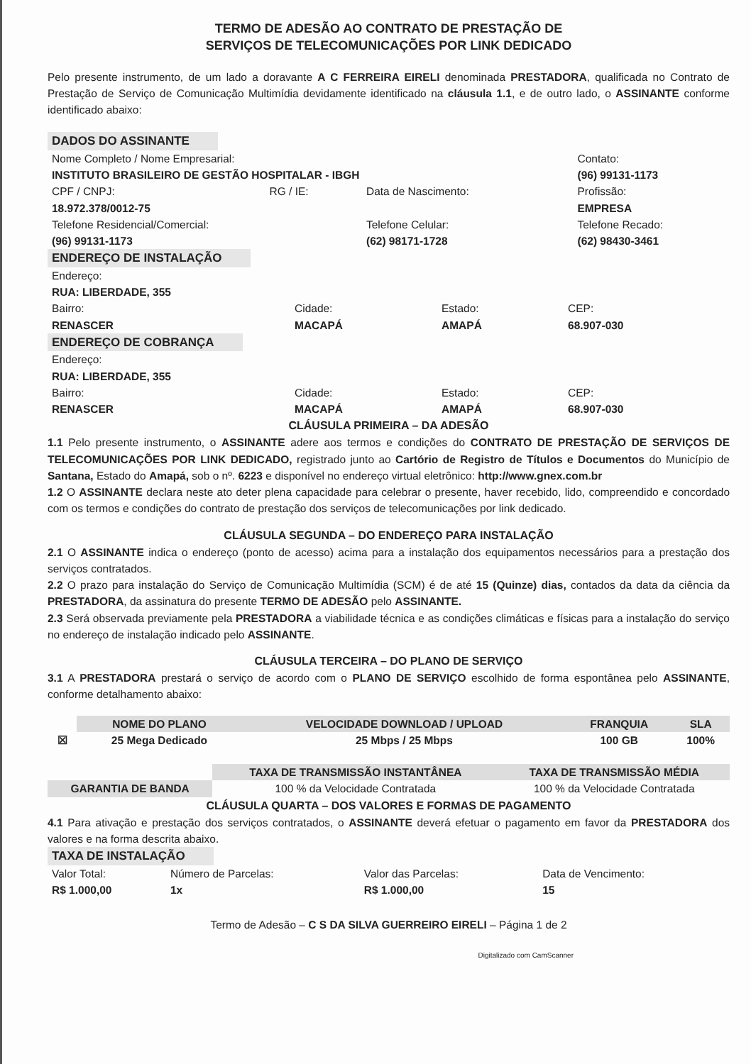TERMO DE ADESÃO AO CONTRATO DE PRESTAÇÃO DE
SERVIÇOS DE TELECOMUNICAÇÕES POR LINK DEDICADO
Pelo presente instrumento, de um lado a doravante A C FERREIRA EIRELI denominada PRESTADORA, qualificada no Contrato de Prestação de Serviço de Comunicação Multimídia devidamente identificado na cláusula 1.1, e de outro lado, o ASSINANTE conforme identificado abaixo:
DADOS DO ASSINANTE
| Nome Completo / Nome Empresarial: INSTITUTO BRASILEIRO DE GESTÃO HOSPITALAR - IBGH | | | Contato: (96) 99131-1173 |
| CPF / CNPJ: 18.972.378/0012-75 | RG / IE: | Data de Nascimento: | Profissão: EMPRESA |
| Telefone Residencial/Comercial: (96) 99131-1173 | | Telefone Celular: (62) 98171-1728 | Telefone Recado: (62) 98430-3461 |
ENDEREÇO DE INSTALAÇÃO
| Endereço: RUA: LIBERDADE, 355 | | | |
| Bairro: RENASCER | Cidade: MACAPÁ | Estado: AMAPÁ | CEP: 68.907-030 |
ENDEREÇO DE COBRANÇA
| Endereço: RUA: LIBERDADE, 355 | | | |
| Bairro: RENASCER | Cidade: MACAPÁ | Estado: AMAPÁ | CEP: 68.907-030 |
CLÁUSULA PRIMEIRA – DA ADESÃO
1.1 Pelo presente instrumento, o ASSINANTE adere aos termos e condições do CONTRATO DE PRESTAÇÃO DE SERVIÇOS DE TELECOMUNICAÇÕES POR LINK DEDICADO, registrado junto ao Cartório de Registro de Títulos e Documentos do Município de Santana, Estado do Amapá, sob o nº. 6223 e disponível no endereço virtual eletrônico: http://www.gnex.com.br
1.2 O ASSINANTE declara neste ato deter plena capacidade para celebrar o presente, haver recebido, lido, compreendido e concordado com os termos e condições do contrato de prestação dos serviços de telecomunicações por link dedicado.
CLÁUSULA SEGUNDA – DO ENDEREÇO PARA INSTALAÇÃO
2.1 O ASSINANTE indica o endereço (ponto de acesso) acima para a instalação dos equipamentos necessários para a prestação dos serviços contratados.
2.2 O prazo para instalação do Serviço de Comunicação Multimídia (SCM) é de até 15 (Quinze) dias, contados da data da ciência da PRESTADORA, da assinatura do presente TERMO DE ADESÃO pelo ASSINANTE.
2.3 Será observada previamente pela PRESTADORA a viabilidade técnica e as condições climáticas e físicas para a instalação do serviço no endereço de instalação indicado pelo ASSINANTE.
CLÁUSULA TERCEIRA – DO PLANO DE SERVIÇO
3.1 A PRESTADORA prestará o serviço de acordo com o PLANO DE SERVIÇO escolhido de forma espontânea pelo ASSINANTE, conforme detalhamento abaixo:
| | NOME DO PLANO | VELOCIDADE DOWNLOAD / UPLOAD | FRANQUIA | SLA |
| --- | --- | --- | --- | --- |
| ☒ | 25 Mega Dedicado | 25 Mbps / 25 Mbps | 100 GB | 100% |
| | TAXA DE TRANSMISSÃO INSTANTÂNEA | TAXA DE TRANSMISSÃO MÉDIA |
| --- | --- | --- |
| GARANTIA DE BANDA | 100 % da Velocidade Contratada | 100 % da Velocidade Contratada |
CLÁUSULA QUARTA – DOS VALORES E FORMAS DE PAGAMENTO
4.1 Para ativação e prestação dos serviços contratados, o ASSINANTE deverá efetuar o pagamento em favor da PRESTADORA dos valores e na forma descrita abaixo.
TAXA DE INSTALAÇÃO
| Valor Total: R$ 1.000,00 | Número de Parcelas: 1x | Valor das Parcelas: R$ 1.000,00 | Data de Vencimento: 15 |
Termo de Adesão – C S DA SILVA GUERREIRO EIRELI – Página 1 de 2
Digitalizado com CamScanner